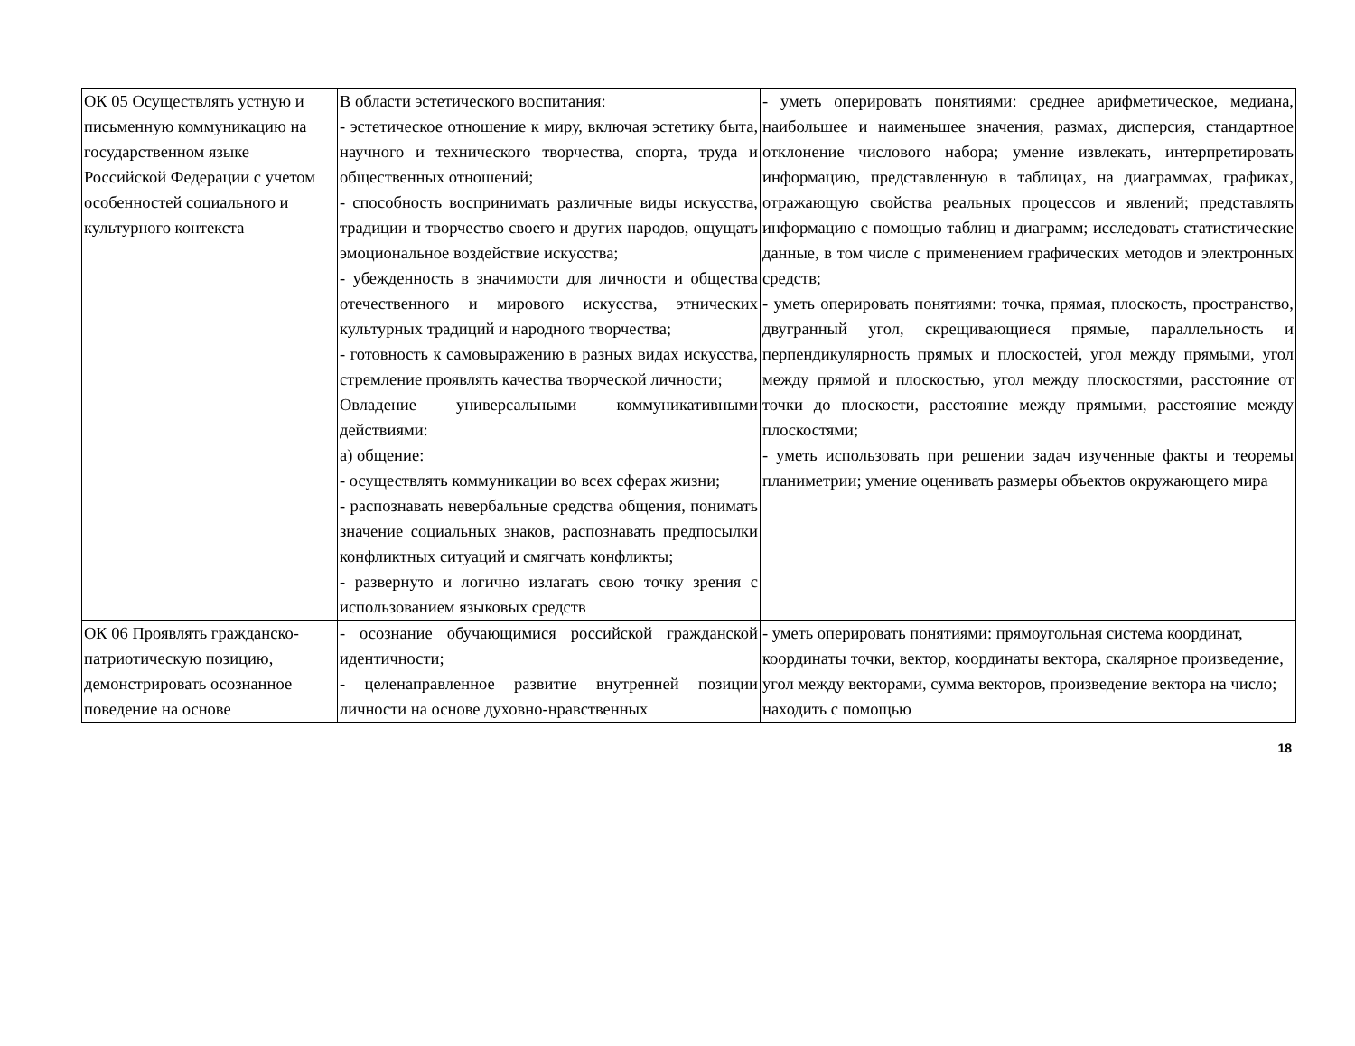| ОК 05 Осуществлять устную и письменную коммуникацию на государственном языке Российской Федерации с учетом особенностей социального и культурного контекста | В области эстетического воспитания: - эстетическое отношение к миру, включая эстетику быта, научного и технического творчества, спорта, труда и общественных отношений; - способность воспринимать различные виды искусства, традиции и творчество своего и других народов, ощущать эмоциональное воздействие искусства; - убежденность в значимости для личности и общества отечественного и мирового искусства, этнических культурных традиций и народного творчества; - готовность к самовыражению в разных видах искусства, стремление проявлять качества творческой личности; Овладение универсальными коммуникативными действиями: а) общение: - осуществлять коммуникации во всех сферах жизни; - распознавать невербальные средства общения, понимать значение социальных знаков, распознавать предпосылки конфликтных ситуаций и смягчать конфликты; - развернуто и логично излагать свою точку зрения с использованием языковых средств | - уметь оперировать понятиями: среднее арифметическое, медиана, наибольшее и наименьшее значения, размах, дисперсия, стандартное отклонение числового набора; умение извлекать, интерпретировать информацию, представленную в таблицах, на диаграммах, графиках, отражающую свойства реальных процессов и явлений; представлять информацию с помощью таблиц и диаграмм; исследовать статистические данные, в том числе с применением графических методов и электронных средств; - уметь оперировать понятиями: точка, прямая, плоскость, пространство, двугранный угол, скрещивающиеся прямые, параллельность и перпендикулярность прямых и плоскостей, угол между прямыми, угол между прямой и плоскостью, угол между плоскостями, расстояние от точки до плоскости, расстояние между прямыми, расстояние между плоскостями; - уметь использовать при решении задач изученные факты и теоремы планиметрии; умение оценивать размеры объектов окружающего мира |
| ОК 06 Проявлять гражданско-патриотическую позицию, демонстрировать осознанное поведение на основе | - осознание обучающимися российской гражданской идентичности; - целенаправленное развитие внутренней позиции личности на основе духовно-нравственных | - уметь оперировать понятиями: прямоугольная система координат, координаты точки, вектор, координаты вектора, скалярное произведение, угол между векторами, сумма векторов, произведение вектора на число; находить с помощью |
18